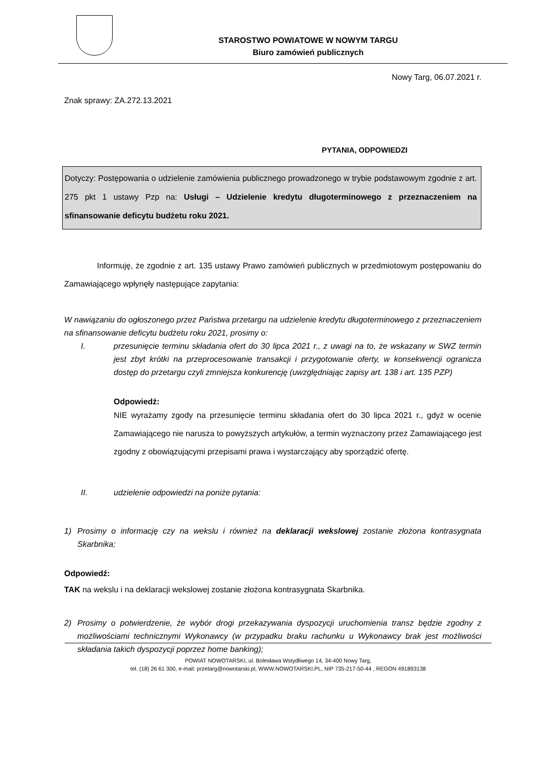STAROSTWO POWIATOWE W NOWYM TARGU
Biuro zamówień publicznych
Nowy Targ, 06.07.2021 r.
Znak sprawy: ZA.272.13.2021
PYTANIA, ODPOWIEDZI
Dotyczy: Postępowania o udzielenie zamówienia publicznego prowadzonego w trybie podstawowym zgodnie z art. 275 pkt 1 ustawy Pzp na: Usługi – Udzielenie kredytu długoterminowego z przeznaczeniem na sfinansowanie deficytu budżetu roku 2021.
Informuję, że zgodnie z art. 135 ustawy Prawo zamówień publicznych w przedmiotowym postępowaniu do Zamawiającego wpłynęły następujące zapytania:
W nawiązaniu do ogłoszonego przez Państwa przetargu na udzielenie kredytu długoterminowego z przeznaczeniem na sfinansowanie deficytu budżetu roku 2021, prosimy o:
I. przesunięcie terminu składania ofert do 30 lipca 2021 r., z uwagi na to, że wskazany w SWZ termin jest zbyt krótki na przeprocesowanie transakcji i przygotowanie oferty, w konsekwencji ogranicza dostęp do przetargu czyli zmniejsza konkurencję (uwzględniając zapisy art. 138 i art. 135 PZP)
Odpowiedź:
NIE wyrażamy zgody na przesunięcie terminu składania ofert do 30 lipca 2021 r., gdyż w ocenie Zamawiającego nie narusza to powyższych artykułów, a termin wyznaczony przez Zamawiającego jest zgodny z obowiązującymi przepisami prawa i wystarczający aby sporządzić ofertę.
II. udzielenie odpowiedzi na poniże pytania:
1) Prosimy o informację czy na wekslu i również na deklaracji wekslowej zostanie złożona kontrasygnata Skarbnika;
Odpowiedź:
TAK na wekslu i na deklaracji wekslowej zostanie złożona kontrasygnata Skarbnika.
2) Prosimy o potwierdzenie, że wybór drogi przekazywania dyspozycji uruchomienia transz będzie zgodny z możliwościami technicznymi Wykonawcy (w przypadku braku rachunku u Wykonawcy brak jest możliwości składania takich dyspozycji poprzez home banking);
POWIAT NOWOTARSKI, ul. Bolesława Wstydliwego 14, 34-400 Nowy Targ,
tel. (18) 26 61 300, e-mail: przetarg@nowotarski.pl, WWW.NOWOTARSKI.PL, NIP 735-217-50-44 , REGON 491893138